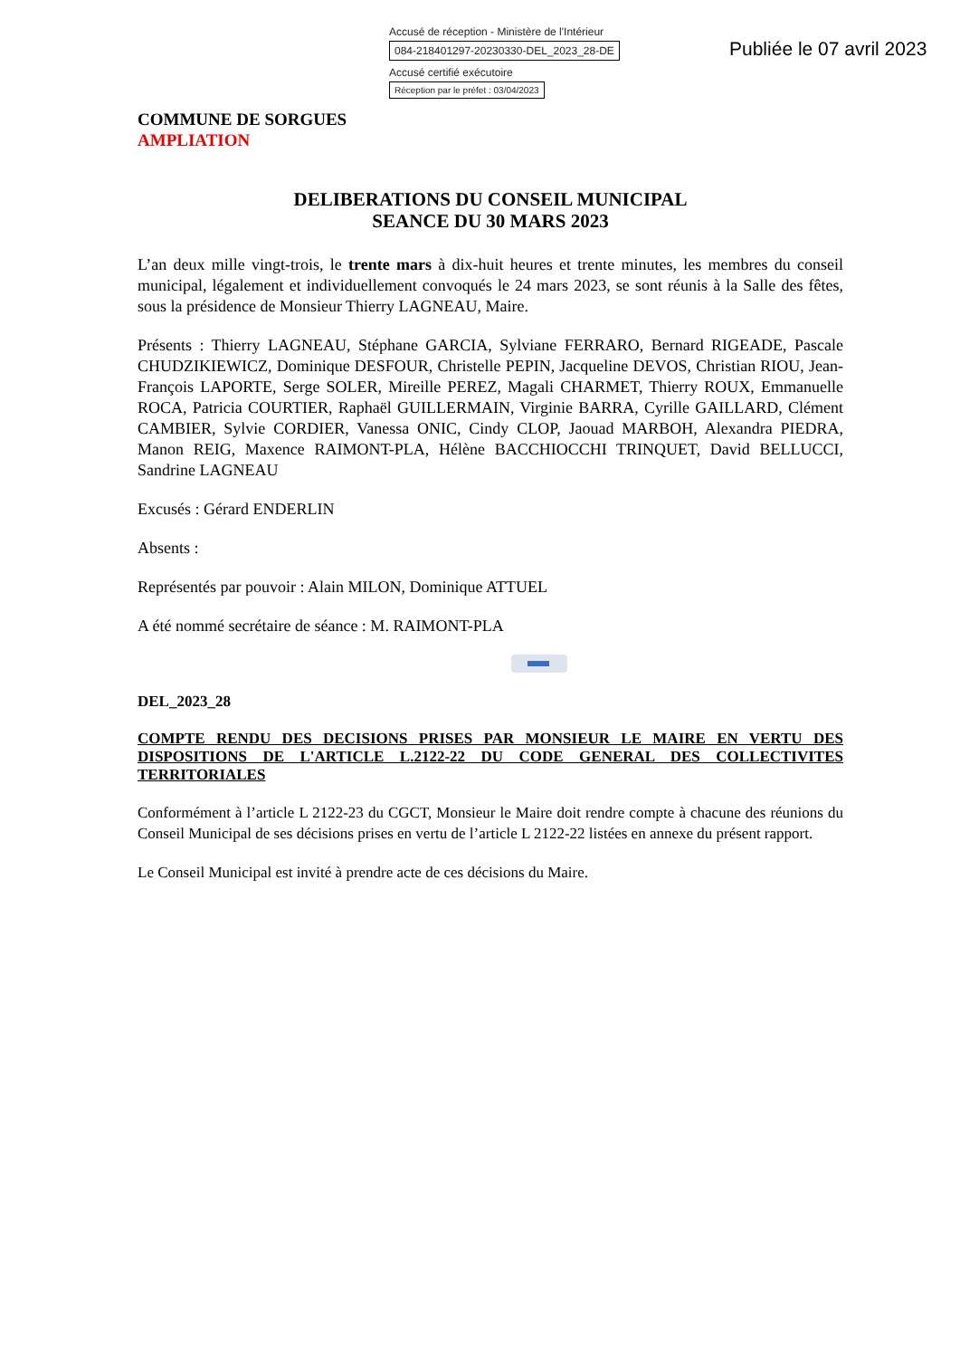Accusé de réception - Ministère de l'Intérieur
084-218401297-20230330-DEL_2023_28-DE
Accusé certifié exécutoire
Réception par le préfet : 03/04/2023
Publiée le 07 avril 2023
COMMUNE DE SORGUES
AMPLIATION
DELIBERATIONS DU CONSEIL MUNICIPAL
SEANCE DU 30 MARS 2023
L’an deux mille vingt-trois, le trente mars à dix-huit heures et trente minutes, les membres du conseil municipal, légalement et individuellement convoqués le 24 mars 2023, se sont réunis à la Salle des fêtes, sous la présidence de Monsieur Thierry LAGNEAU, Maire.
Présents : Thierry LAGNEAU, Stéphane GARCIA, Sylviane FERRARO, Bernard RIGEADE, Pascale CHUDZIKIEWICZ, Dominique DESFOUR, Christelle PEPIN, Jacqueline DEVOS, Christian RIOU, Jean-François LAPORTE, Serge SOLER, Mireille PEREZ, Magali CHARMET, Thierry ROUX, Emmanuelle ROCA, Patricia COURTIER, Raphaël GUILLERMAIN, Virginie BARRA, Cyrille GAILLARD, Clément CAMBIER, Sylvie CORDIER, Vanessa ONIC, Cindy CLOP, Jaouad MARBOH, Alexandra PIEDRA, Manon REIG, Maxence RAIMONT-PLA, Hélène BACCHIOCCHI TRINQUET, David BELLUCCI, Sandrine LAGNEAU
Excusés : Gérard ENDERLIN
Absents :
Représentés par pouvoir : Alain MILON, Dominique ATTUEL
A été nommé secrétaire de séance : M. RAIMONT-PLA
DEL_2023_28
COMPTE RENDU DES DECISIONS PRISES PAR MONSIEUR LE MAIRE EN VERTU DES DISPOSITIONS DE L'ARTICLE L.2122-22 DU CODE GENERAL DES COLLECTIVITES TERRITORIALES
Conformément à l’article L 2122-23 du CGCT, Monsieur le Maire doit rendre compte à chacune des réunions du Conseil Municipal de ses décisions prises en vertu de l’article L 2122-22 listées en annexe du présent rapport.
Le Conseil Municipal est invité à prendre acte de ces décisions du Maire.